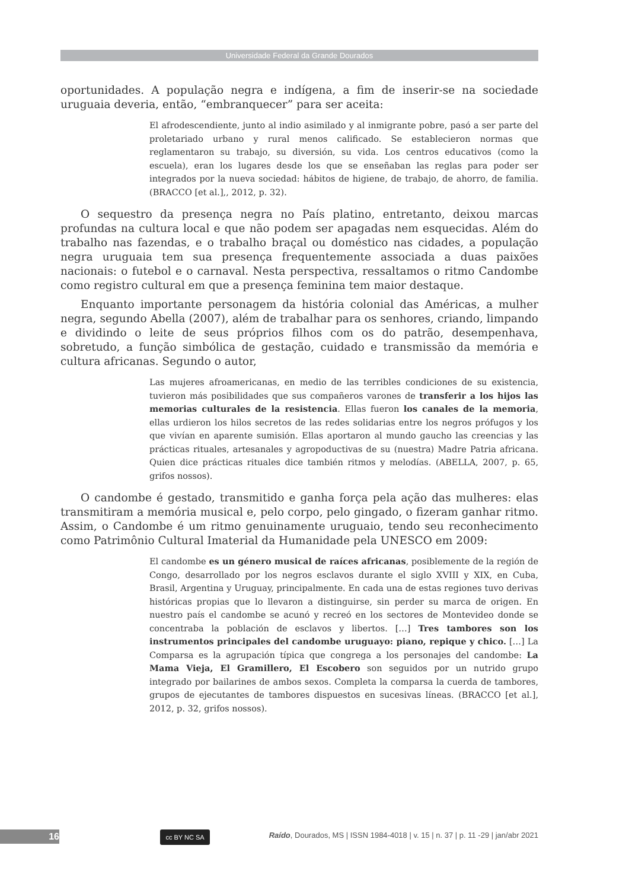Universidade Federal da Grande Dourados
oportunidades. A população negra e indígena, a fim de inserir-se na sociedade uruguaia deveria, então, “embranquecer” para ser aceita:
El afrodescendiente, junto al indio asimilado y al inmigrante pobre, pasó a ser parte del proletariado urbano y rural menos calificado. Se establecieron normas que reglamentaron su trabajo, su diversión, su vida. Los centros educativos (como la escuela), eran los lugares desde los que se enseñaban las reglas para poder ser integrados por la nueva sociedad: hábitos de higiene, de trabajo, de ahorro, de familia. (BRACCO [et al.],, 2012, p. 32).
O sequestro da presença negra no País platino, entretanto, deixou marcas profundas na cultura local e que não podem ser apagadas nem esquecidas. Além do trabalho nas fazendas, e o trabalho braçal ou doméstico nas cidades, a população negra uruguaia tem sua presença frequentemente associada a duas paixões nacionais: o futebol e o carnaval. Nesta perspectiva, ressaltamos o ritmo Candombe como registro cultural em que a presença feminina tem maior destaque.
Enquanto importante personagem da história colonial das Américas, a mulher negra, segundo Abella (2007), além de trabalhar para os senhores, criando, limpando e dividindo o leite de seus próprios filhos com os do patrão, desempenhava, sobretudo, a função simbólica de gestação, cuidado e transmissão da memória e cultura africanas. Segundo o autor,
Las mujeres afroamericanas, en medio de las terribles condiciones de su existencia, tuvieron más posibilidades que sus compañeros varones de transferir a los hijos las memorias culturales de la resistencia. Ellas fueron los canales de la memoria, ellas urdieron los hilos secretos de las redes solidarias entre los negros prófugos y los que vivían en aparente sumisión. Ellas aportaron al mundo gaucho las creencias y las prácticas rituales, artesanales y agropoductivas de su (nuestra) Madre Patria africana. Quien dice prácticas rituales dice también ritmos y melodías. (ABELLA, 2007, p. 65, grifos nossos).
O candombe é gestado, transmitido e ganha força pela ação das mulheres: elas transmitiram a memória musical e, pelo corpo, pelo gingado, o fizeram ganhar ritmo. Assim, o Candombe é um ritmo genuinamente uruguaio, tendo seu reconhecimento como Patrimônio Cultural Imaterial da Humanidade pela UNESCO em 2009:
El candombe es un género musical de raíces africanas, posiblemente de la región de Congo, desarrollado por los negros esclavos durante el siglo XVIII y XIX, en Cuba, Brasil, Argentina y Uruguay, principalmente. En cada una de estas regiones tuvo derivas históricas propias que lo llevaron a distinguirse, sin perder su marca de origen. En nuestro país el candombe se acunó y recreó en los sectores de Montevideo donde se concentraba la población de esclavos y libertos. […] Tres tambores son los instrumentos principales del candombe uruguayo: piano, repique y chico. […] La Comparsa es la agrupación típica que congrega a los personajes del candombe: La Mama Vieja, El Gramillero, El Escobero son seguidos por un nutrido grupo integrado por bailarines de ambos sexos. Completa la comparsa la cuerda de tambores, grupos de ejecutantes de tambores dispuestos en sucesivas líneas. (BRACCO [et al.], 2012, p. 32, grifos nossos).
16 cc BY NC SA
Raído, Dourados, MS | ISSN 1984-4018 | v. 15 | n. 37 | p. 11 -29 | jan/abr 2021